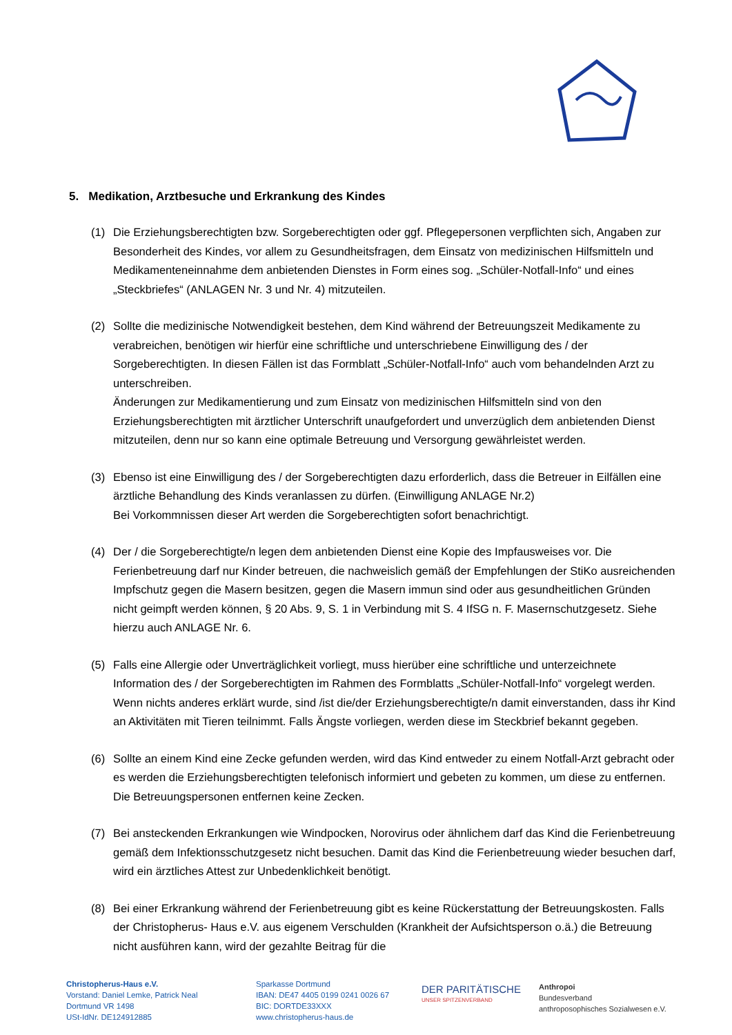5. Medikation, Arztbesuche und Erkrankung des Kindes
(1) Die Erziehungsberechtigten bzw. Sorgeberechtigten oder ggf. Pflegepersonen verpflichten sich, Angaben zur Besonderheit des Kindes, vor allem zu Gesundheitsfragen, dem Einsatz von medizinischen Hilfsmitteln und Medikamenteneinnahme dem anbietenden Dienstes in Form eines sog. „Schüler-Notfall-Info“ und eines „Steckbriefes“ (ANLAGEN Nr. 3 und Nr. 4) mitzuteilen.
(2) Sollte die medizinische Notwendigkeit bestehen, dem Kind während der Betreuungszeit Medikamente zu verabreichen, benötigen wir hierfür eine schriftliche und unterschriebene Einwilligung des / der Sorgeberechtigten. In diesen Fällen ist das Formblatt „Schüler-Notfall-Info“ auch vom behandelnden Arzt zu unterschreiben.
Änderungen zur Medikamentierung und zum Einsatz von medizinischen Hilfsmitteln sind von den Erziehungsberechtigten mit ärztlicher Unterschrift unaufgefordert und unverzüglich dem anbietenden Dienst mitzuteilen, denn nur so kann eine optimale Betreuung und Versorgung gewährleistet werden.
(3) Ebenso ist eine Einwilligung des / der Sorgeberechtigten dazu erforderlich, dass die Betreuer in Eilfällen eine ärztliche Behandlung des Kinds veranlassen zu dürfen. (Einwilligung ANLAGE Nr.2)
Bei Vorkommnissen dieser Art werden die Sorgeberechtigten sofort benachrichtigt.
(4) Der / die Sorgeberechtigte/n legen dem anbietenden Dienst eine Kopie des Impfausweises vor. Die Ferienbetreuung darf nur Kinder betreuen, die nachweislich gemäß der Empfehlungen der StiKo ausreichenden Impfschutz gegen die Masern besitzen, gegen die Masern immun sind oder aus gesundheitlichen Gründen nicht geimpft werden können, § 20 Abs. 9, S. 1 in Verbindung mit S. 4 IfSG n. F. Masernschutzgesetz. Siehe hierzu auch ANLAGE Nr. 6.
(5) Falls eine Allergie oder Unverträglichkeit vorliegt, muss hierüber eine schriftliche und unterzeichnete Information des / der Sorgeberechtigten im Rahmen des Formblatts „Schüler-Notfall-Info“ vorgelegt werden. Wenn nichts anderes erklärt wurde, sind /ist die/der Erziehungsberechtigte/n damit einverstanden, dass ihr Kind an Aktivitäten mit Tieren teilnimmt. Falls Ängste vorliegen, werden diese im Steckbrief bekannt gegeben.
(6) Sollte an einem Kind eine Zecke gefunden werden, wird das Kind entweder zu einem Notfall-Arzt gebracht oder es werden die Erziehungsberechtigten telefonisch informiert und gebeten zu kommen, um diese zu entfernen. Die Betreuungspersonen entfernen keine Zecken.
(7) Bei ansteckenden Erkrankungen wie Windpocken, Norovirus oder ähnlichem darf das Kind die Ferienbetreuung gemäß dem Infektionsschutzgesetz nicht besuchen. Damit das Kind die Ferienbetreuung wieder besuchen darf, wird ein ärztliches Attest zur Unbedenklichkeit benötigt.
(8) Bei einer Erkrankung während der Ferienbetreuung gibt es keine Rückerstattung der Betreuungskosten. Falls der Christopherus- Haus e.V. aus eigenem Verschulden (Krankheit der Aufsichtsperson o.ä.) die Betreuung nicht ausführen kann, wird der gezahlte Beitrag für die
Christopherus-Haus e.V.
Vorstand: Daniel Lemke, Patrick Neal
Dortmund VR 1498
USt-IdNr. DE124912885
Sparkasse Dortmund
IBAN: DE47 4405 0199 0241 0026 67
BIC: DORTDE33XXX
www.christopherus-haus.de
DER PARITÄTISCHE
UNSER SPITZENVERBAND
Anthropoi
Bundesverband
anthroposophisches Sozialwesen e.V.